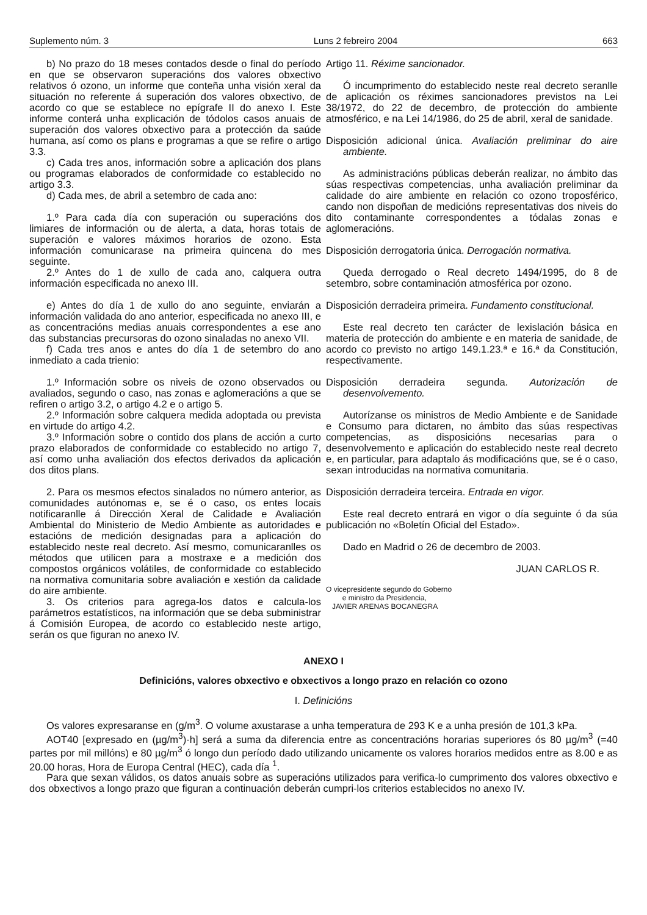Suplemento núm. 3 Luns 2 febreiro 2004 663
b) No prazo do 18 meses contados desde o final do período en que se observaron superacións dos valores obxectivo relativos ó ozono, un informe que conteña unha visión xeral da situación no referente á superación dos valores obxectivo, de acordo co que se establece no epígrafe II do anexo I. Este informe conterá unha explicación de tódolos casos anuais de superación dos valores obxectivo para a protección da saúde humana, así como os plans e programas a que se refire o artigo 3.3.
c) Cada tres anos, información sobre a aplicación dos plans ou programas elaborados de conformidade co establecido no artigo 3.3.
d) Cada mes, de abril a setembro de cada ano:
1.º Para cada día con superación ou superacións dos limiares de información ou de alerta, a data, horas totais de superación e valores máximos horarios de ozono. Esta información comunicarase na primeira quincena do mes seguinte.
2.º Antes do 1 de xullo de cada ano, calquera outra información especificada no anexo III.
e) Antes do día 1 de xullo do ano seguinte, enviarán a información validada do ano anterior, especificada no anexo III, e as concentracións medias anuais correspondentes a ese ano das substancias precursoras do ozono sinaladas no anexo VII.
f) Cada tres anos e antes do día 1 de setembro do ano inmediato a cada trienio:
1.º Información sobre os niveis de ozono observados ou avaliados, segundo o caso, nas zonas e aglomeracións a que se refiren o artigo 3.2, o artigo 4.2 e o artigo 5.
2.º Información sobre calquera medida adoptada ou prevista en virtude do artigo 4.2.
3.º Información sobre o contido dos plans de acción a curto prazo elaborados de conformidade co establecido no artigo 7, así como unha avaliación dos efectos derivados da aplicación dos ditos plans.
2. Para os mesmos efectos sinalados no número anterior, as comunidades autónomas e, se é o caso, os entes locais notificaranlle á Dirección Xeral de Calidade e Avaliación Ambiental do Ministerio de Medio Ambiente as autoridades e estacións de medición designadas para a aplicación do establecido neste real decreto. Así mesmo, comunicaranlles os métodos que utilicen para a mostraxe e a medición dos compostos orgánicos volátiles, de conformidade co establecido na normativa comunitaria sobre avaliación e xestión da calidade do aire ambiente.
3. Os criterios para agrega-los datos e calcula-los parámetros estatísticos, na información que se deba subministrar á Comisión Europea, de acordo co establecido neste artigo, serán os que figuran no anexo IV.
Artigo 11. Réxime sancionador.
Ó incumprimento do establecido neste real decreto seranlle de aplicación os réximes sancionadores previstos na Lei 38/1972, do 22 de decembro, de protección do ambiente atmosférico, e na Lei 14/1986, do 25 de abril, xeral de sanidade.
Disposición adicional única. Avaliación preliminar do aire ambiente.
As administracións públicas deberán realizar, no ámbito das súas respectivas competencias, unha avaliación preliminar da calidade do aire ambiente en relación co ozono troposférico, cando non dispoñan de medicións representativas dos niveis do dito contaminante correspondentes a tódalas zonas e aglomeracións.
Disposición derrogatoria única. Derrogación normativa.
Queda derrogado o Real decreto 1494/1995, do 8 de setembro, sobre contaminación atmosférica por ozono.
Disposición derradeira primeira. Fundamento constitucional.
Este real decreto ten carácter de lexislación básica en materia de protección do ambiente e en materia de sanidade, de acordo co previsto no artigo 149.1.23.ª e 16.ª da Constitución, respectivamente.
Disposición derradeira segunda. Autorización de desenvolvemento.
Autorízanse os ministros de Medio Ambiente e de Sanidade e Consumo para dictaren, no ámbito das súas respectivas competencias, as disposicións necesarias para o desenvolvemento e aplicación do establecido neste real decreto e, en particular, para adaptalo ás modificacións que, se é o caso, sexan introducidas na normativa comunitaria.
Disposición derradeira terceira. Entrada en vigor.
Este real decreto entrará en vigor o día seguinte ó da súa publicación no «Boletín Oficial del Estado».
Dado en Madrid o 26 de decembro de 2003.
JUAN CARLOS R.
O vicepresidente segundo do Goberno
e ministro da Presidencia,
JAVIER ARENAS BOCANEGRA
ANEXO I
Definicións, valores obxectivo e obxectivos a longo prazo en relación co ozono
I. Definicións
Os valores expresaranse en (g/m<sup>3</sup>. O volume axustarase a unha temperatura de 293 K e a unha presión de 101,3 kPa.
AOT40 [expresado en (µg/m<sup>3</sup>)·h] será a suma da diferencia entre as concentracións horarias superiores ós 80 µg/m<sup>3</sup> (=40 partes por mil millóns) e 80 µg/m<sup>3</sup> ó longo dun período dado utilizando unicamente os valores horarios medidos entre as 8.00 e as 20.00 horas, Hora de Europa Central (HEC), cada día <sup>1</sup>.
Para que sexan válidos, os datos anuais sobre as superacións utilizados para verifica-lo cumprimento dos valores obxectivo e dos obxectivos a longo prazo que figuran a continuación deberán cumpri-los criterios establecidos no anexo IV.